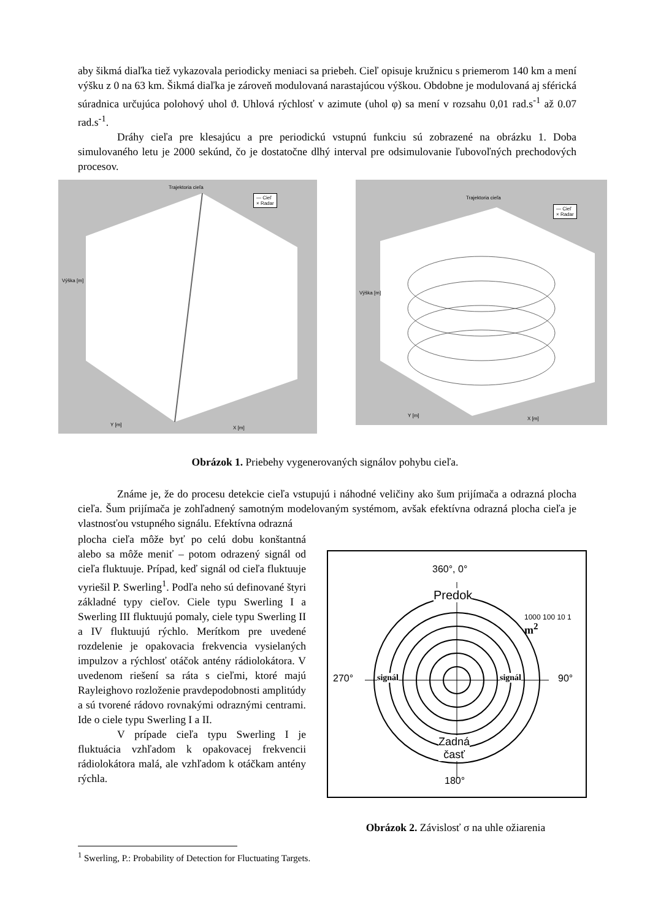aby šikmá diaľka tiež vykazovala periodicky meniaci sa priebeh. Cieľ opisuje kružnicu s priemerom 140 km a mení výšku z 0 na 63 km. Šikmá diaľka je zároveň modulovaná narastajúcou výškou. Obdobne je modulovaná aj sférická súradnica určujúca polohový uhol ϑ. Uhlová rýchlosť v azimute (uhol φ) sa mení v rozsahu 0,01 rad.s<sup>-1</sup> až 0.07 rad.s<sup>-1</sup>.
Dráhy cieľa pre klesajúcu a pre periodickú vstupnú funkciu sú zobrazené na obrázku 1. Doba simulovaného letu je 2000 sekúnd, čo je dostatočne dlhý interval pre odsimulovanie ľubovoľných prechodových procesov.
Trajektoria cieľa
— Cieľ
× Radar
Výška [m]
Y [m]
X [m]
Trajektoria cieľa
— Cieľ
× Radar
Výška [m]
Y [m]
X [m]
Obrázok 1. Priebehy vygenerovaných signálov pohybu cieľa.
Známe je, že do procesu detekcie cieľa vstupujú i náhodné veličiny ako šum prijímača a odrazná plocha cieľa. Šum prijímača je zohľadnený samotným modelovaným systémom, avšak efektívna odrazná plocha cieľa je vlastnosťou vstupného signálu. Efektívna odrazná
plocha cieľa môže byť po celú dobu konštantná alebo sa môže meniť – potom odrazený signál od cieľa fluktuuje. Prípad, keď signál od cieľa fluktuuje vyriešil P. Swerling<sup>1</sup>. Podľa neho sú definované štyri základné typy cieľov. Ciele typu Swerling I a Swerling III fluktuujú pomaly, ciele typu Swerling II a IV fluktuujú rýchlo. Merítkom pre uvedené rozdelenie je opakovacia frekvencia vysielaných impulzov a rýchlosť otáčok antény rádiolokátora. V uvedenom riešení sa ráta s cieľmi, ktoré majú Rayleighovo rozloženie pravdepodobnosti amplitúdy a sú tvorené rádovo rovnakými odraznými centrami. Ide o ciele typu Swerling I a II.
V prípade cieľa typu Swerling I je fluktuácia vzhľadom k opakovacej frekvencii rádiolokátora malá, ale vzhľadom k otáčkam antény rýchla.
360°, 0°
Predok
1000 100 10 1 m<sup>2</sup>
270° signál signál 90°
Zadná
časť
180°
Obrázok 2. Závislosť σ na uhle ožiarenia
<sup>1</sup> Swerling, P.: Probability of Detection for Fluctuating Targets.